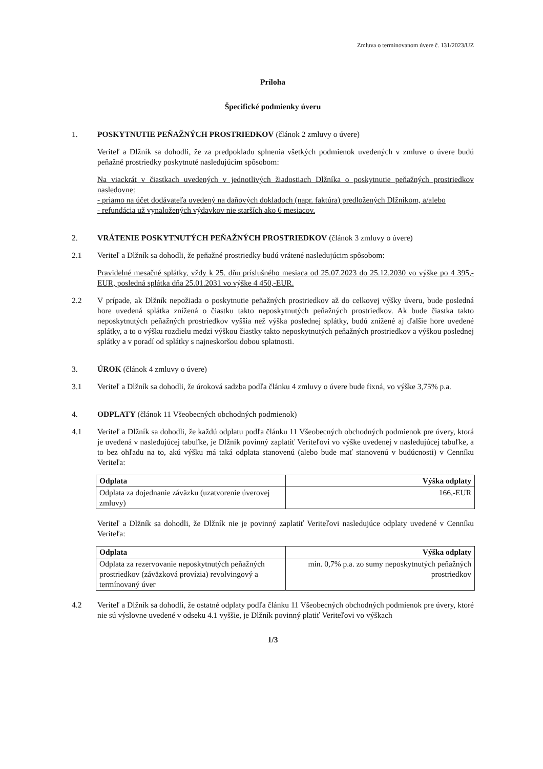Zmluva o terminovanom úvere č. 131/2023/UZ
Príloha
Špecifické podmienky úveru
1. POSKYTNUTIE PEŇAŽNÝCH PROSTRIEDKOV (článok 2 zmluvy o úvere)
Veriteľ a Dlžník sa dohodli, že za predpokladu splnenia všetkých podmienok uvedených v zmluve o úvere budú peňažné prostriedky poskytnuté nasledujúcim spôsobom:
Na viackrát v čiastkach uvedených v jednotlivých žiadostiach Dlžníka o poskytnutie peňažných prostriedkov nasledovne:
- priamo na účet dodávateľa uvedený na daňových dokladoch (napr. faktúra) predložených Dlžníkom, a/alebo
- refundácia už vynaložených výdavkov nie starších ako 6 mesiacov.
2. VRÁTENIE POSKYTNUTÝCH PEŇAŽNÝCH PROSTRIEDKOV (článok 3 zmluvy o úvere)
2.1 Veriteľ a Dlžník sa dohodli, že peňažné prostriedky budú vrátené nasledujúcim spôsobom:
Pravidelné mesačné splátky, vždy k 25. dňu príslušného mesiaca od 25.07.2023 do 25.12.2030 vo výške po 4 395,-EUR, posledná splátka dňa 25.01.2031 vo výške 4 450,-EUR.
2.2 V prípade, ak Dlžník nepožiada o poskytnutie peňažných prostriedkov až do celkovej výšky úveru, bude posledná hore uvedená splátka znížená o čiastku takto neposkytnutých peňažných prostriedkov. Ak bude čiastka takto neposkytnutých peňažných prostriedkov vyššia než výška poslednej splátky, budú znížené aj ďalšie hore uvedené splátky, a to o výšku rozdielu medzi výškou čiastky takto neposkytnutých peňažných prostriedkov a výškou poslednej splátky a v poradí od splátky s najneskoršou dobou splatnosti.
3. ÚROK (článok 4 zmluvy o úvere)
3.1 Veriteľ a Dlžník sa dohodli, že úroková sadzba podľa článku 4 zmluvy o úvere bude fixná, vo výške 3,75% p.a.
4. ODPLATY (článok 11 Všeobecných obchodných podmienok)
4.1 Veriteľ a Dlžník sa dohodli, že každú odplatu podľa článku 11 Všeobecných obchodných podmienok pre úvery, ktorá je uvedená v nasledujúcej tabuľke, je Dlžník povinný zaplatiť Veriteľovi vo výške uvedenej v nasledujúcej tabuľke, a to bez ohľadu na to, akú výšku má taká odplata stanovenú (alebo bude mať stanovenú v budúcnosti) v Cenníku Veriteľa:
| Odplata | Výška odplaty |
| --- | --- |
| Odplata za dojednanie záväzku (uzatvorenie úverovej zmluvy) | 166,-EUR |
Veriteľ a Dlžník sa dohodli, že Dlžník nie je povinný zaplatiť Veriteľovi nasledujúce odplaty uvedené v Cenníku Veriteľa:
| Odplata | Výška odplaty |
| --- | --- |
| Odplata za rezervovanie neposkytnutých peňažných prostriedkov (záväzková provízia) revolvingový a termínovaný úver | min. 0,7% p.a. zo sumy neposkytnutých peňažných prostriedkov |
4.2 Veriteľ a Dlžník sa dohodli, že ostatné odplaty podľa článku 11 Všeobecných obchodných podmienok pre úvery, ktoré nie sú výslovne uvedené v odseku 4.1 vyššie, je Dlžník povinný platiť Veriteľovi vo výškach
1/3